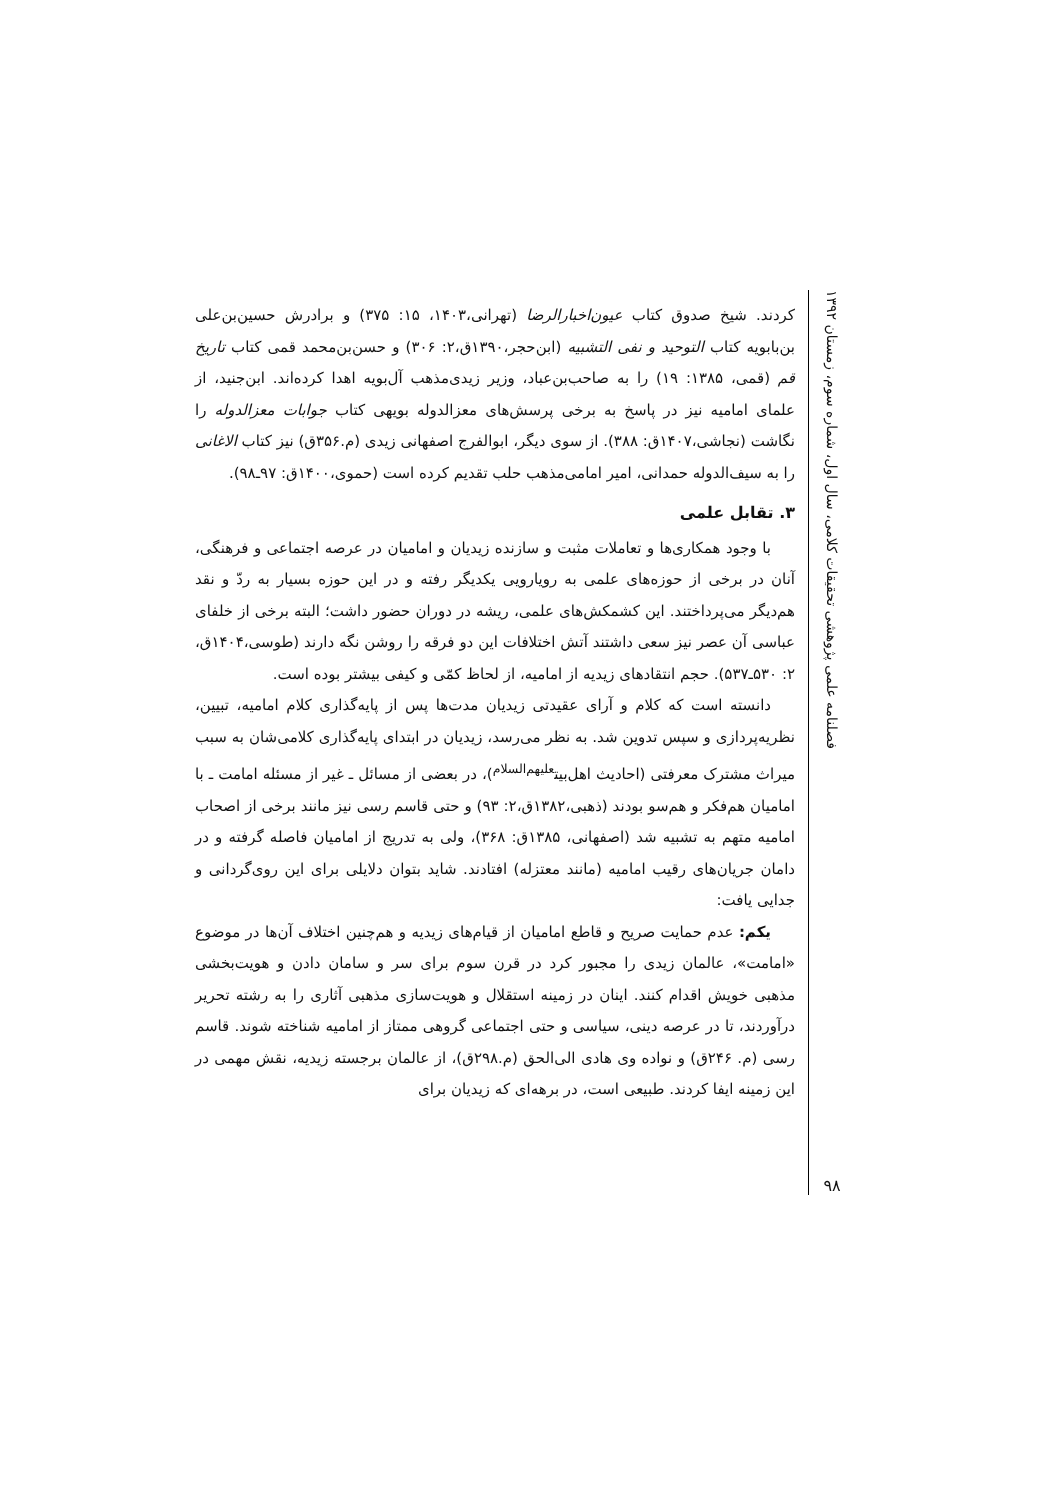فصلنامه علمی پژوهشی تحقیقات کلامی، سال اول، شماره سوم، زمستان ۱۳۹۲
۹۸
کردند. شیخ صدوق کتاب عیون‌اخبارالرضا (تهرانی،۱۴۰۳، ۱۵: ۳۷۵) و برادرش حسین‌بن‌علی بن‌بابویه کتاب التوحید و نفی التشبیه (ابن‌حجر،۱۳۹۰ق،۲: ۳۰۶) و حسن‌بن‌محمد قمی کتاب تاریخ قم (قمی، ۱۳۸۵: ۱۹) را به صاحب‌بن‌عباد، وزیر زیدی‌مذهب آل‌بویه اهدا کرده‌اند. ابن‌جنید، از علمای امامیه نیز در پاسخ به برخی پرسش‌های معزالدوله بویهی کتاب جوابات معزالدوله را نگاشت (نجاشی،۱۴۰۷ق: ۳۸۸). از سوی دیگر، ابوالفرج اصفهانی زیدی (م.۳۵۶ق) نیز کتاب الاغانی را به سیف‌الدوله حمدانی، امیر امامی‌مذهب حلب تقدیم کرده است (حموی،۱۴۰۰ق: ۹۷ـ۹۸).
۳. تقابل علمی
با وجود همکاری‌ها و تعاملات مثبت و سازنده زیدیان و امامیان در عرصه اجتماعی و فرهنگی، آنان در برخی از حوزه‌های علمی به رویارویی یکدیگر رفته و در این حوزه بسیار به ردّ و نقد هم‌دیگر می‌پرداختند. این کشمکش‌های علمی، ریشه در دوران حضور داشت؛ البته برخی از خلفای عباسی آن عصر نیز سعی داشتند آتش اختلافات این دو فرقه را روشن نگه دارند (طوسی،۱۴۰۴ق، ۲: ۵۳۰ـ۵۳۷). حجم انتقادهای زیدیه از امامیه، از لحاظ کمّی و کیفی بیشتر بوده است.
دانسته است که کلام و آرای عقیدتی زیدیان مدت‌ها پس از پایه‌گذاری کلام امامیه، تبیین، نظریه‌پردازی و سپس تدوین شد. به نظر می‌رسد، زیدیان در ابتدای پایه‌گذاری کلامی‌شان به سبب میراث مشترک معرفتی (احادیث اهل‌بیت<sup>علیهم‌السلام</sup>)، در بعضی از مسائل ـ غیر از مسئله امامت ـ با امامیان هم‌فکر و هم‌سو بودند (ذهبی،۱۳۸۲ق،۲: ۹۳) و حتی قاسم رسی نیز مانند برخی از اصحاب امامیه متهم به تشبیه شد (اصفهانی، ۱۳۸۵ق: ۳۶۸)، ولی به تدریج از امامیان فاصله گرفته و در دامان جریان‌های رقیب امامیه (مانند معتزله) افتادند. شاید بتوان دلایلی برای این روی‌گردانی و جدایی یافت:
یکم: عدم حمایت صریح و قاطع امامیان از قیام‌های زیدیه و هم‌چنین اختلاف آن‌ها در موضوع «امامت»، عالمان زیدی را مجبور کرد در قرن سوم برای سر و سامان دادن و هویت‌بخشی مذهبی خویش اقدام کنند. اینان در زمینه استقلال و هویت‌سازی مذهبی آثاری را به رشته تحریر درآوردند، تا در عرصه دینی، سیاسی و حتی اجتماعی گروهی ممتاز از امامیه شناخته شوند. قاسم رسی (م. ۲۴۶ق) و نواده وی هادی الی‌الحق (م.۲۹۸ق)، از عالمان برجسته زیدیه، نقش مهمی در این زمینه ایفا کردند. طبیعی است، در برهه‌ای که زیدیان برای